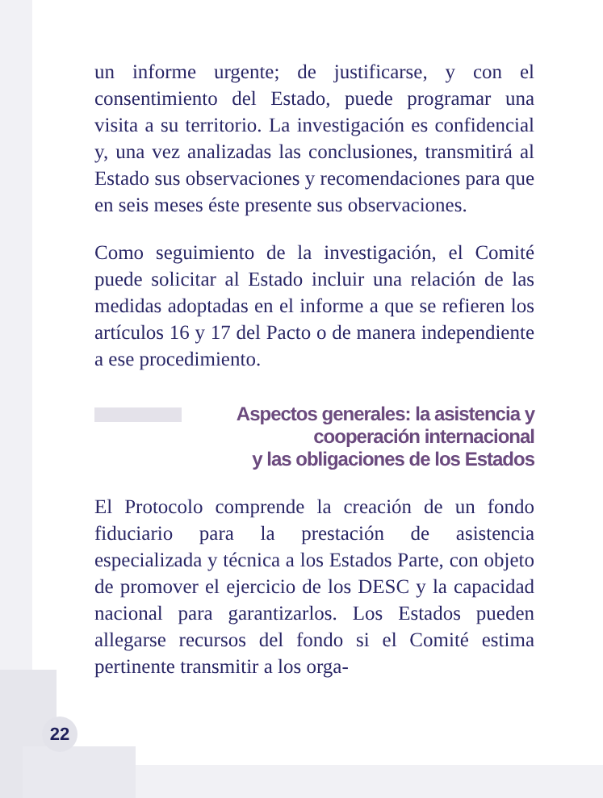un informe urgente; de justificarse, y con el consentimiento del Estado, puede programar una visita a su territorio. La investigación es confidencial y, una vez analizadas las conclusiones, transmitirá al Estado sus observaciones y recomendaciones para que en seis meses éste presente sus observaciones.
Como seguimiento de la investigación, el Comité puede solicitar al Estado incluir una relación de las medidas adoptadas en el informe a que se refieren los artículos 16 y 17 del Pacto o de manera independiente a ese procedimiento.
Aspectos generales: la asistencia y
cooperación internacional
y las obligaciones de los Estados
El Protocolo comprende la creación de un fondo fiduciario para la prestación de asistencia especializada y técnica a los Estados Parte, con objeto de promover el ejercicio de los DESC y la capacidad nacional para garantizarlos. Los Estados pueden allegarse recursos del fondo si el Comité estima pertinente transmitir a los orga-
22